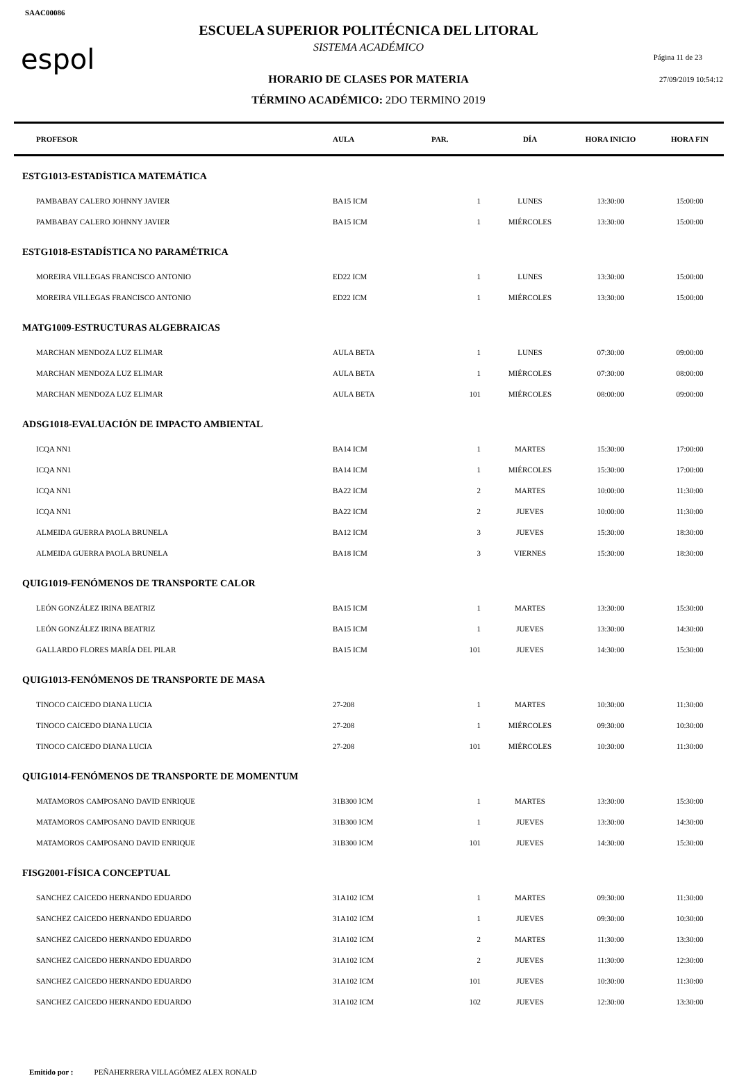SAAC00086
espol Página 11 de 23
27/09/2019 10:54:12
ESCUELA SUPERIOR POLITÉCNICA DEL LITORAL
SISTEMA ACADÉMICO
HORARIO DE CLASES POR MATERIA
TÉRMINO ACADÉMICO: 2DO TERMINO 2019
| PROFESOR | AULA | PAR. | DÍA | HORA INICIO | HORA FIN |
| --- | --- | --- | --- | --- | --- |
| ESTG1013-ESTADÍSTICA MATEMÁTICA | | | | | |
| PAMBABAY CALERO JOHNNY JAVIER | BA15 ICM | 1 | LUNES | 13:30:00 | 15:00:00 |
| PAMBABAY CALERO JOHNNY JAVIER | BA15 ICM | 1 | MIÉRCOLES | 13:30:00 | 15:00:00 |
| ESTG1018-ESTADÍSTICA NO PARAMÉTRICA | | | | | |
| MOREIRA VILLEGAS FRANCISCO ANTONIO | ED22 ICM | 1 | LUNES | 13:30:00 | 15:00:00 |
| MOREIRA VILLEGAS FRANCISCO ANTONIO | ED22 ICM | 1 | MIÉRCOLES | 13:30:00 | 15:00:00 |
| MATG1009-ESTRUCTURAS ALGEBRAICAS | | | | | |
| MARCHAN MENDOZA LUZ ELIMAR | AULA BETA | 1 | LUNES | 07:30:00 | 09:00:00 |
| MARCHAN MENDOZA LUZ ELIMAR | AULA BETA | 1 | MIÉRCOLES | 07:30:00 | 08:00:00 |
| MARCHAN MENDOZA LUZ ELIMAR | AULA BETA | 101 | MIÉRCOLES | 08:00:00 | 09:00:00 |
| ADSG1018-EVALUACIÓN DE IMPACTO AMBIENTAL | | | | | |
| ICQA NN1 | BA14 ICM | 1 | MARTES | 15:30:00 | 17:00:00 |
| ICQA NN1 | BA14 ICM | 1 | MIÉRCOLES | 15:30:00 | 17:00:00 |
| ICQA NN1 | BA22 ICM | 2 | MARTES | 10:00:00 | 11:30:00 |
| ICQA NN1 | BA22 ICM | 2 | JUEVES | 10:00:00 | 11:30:00 |
| ALMEIDA GUERRA PAOLA BRUNELA | BA12 ICM | 3 | JUEVES | 15:30:00 | 18:30:00 |
| ALMEIDA GUERRA PAOLA BRUNELA | BA18 ICM | 3 | VIERNES | 15:30:00 | 18:30:00 |
| QUIG1019-FENÓMENOS DE TRANSPORTE CALOR | | | | | |
| LEÓN GONZÁLEZ IRINA BEATRIZ | BA15 ICM | 1 | MARTES | 13:30:00 | 15:30:00 |
| LEÓN GONZÁLEZ IRINA BEATRIZ | BA15 ICM | 1 | JUEVES | 13:30:00 | 14:30:00 |
| GALLARDO FLORES MARÍA DEL PILAR | BA15 ICM | 101 | JUEVES | 14:30:00 | 15:30:00 |
| QUIG1013-FENÓMENOS DE TRANSPORTE DE MASA | | | | | |
| TINOCO CAICEDO DIANA LUCIA | 27-208 | 1 | MARTES | 10:30:00 | 11:30:00 |
| TINOCO CAICEDO DIANA LUCIA | 27-208 | 1 | MIÉRCOLES | 09:30:00 | 10:30:00 |
| TINOCO CAICEDO DIANA LUCIA | 27-208 | 101 | MIÉRCOLES | 10:30:00 | 11:30:00 |
| QUIG1014-FENÓMENOS DE TRANSPORTE DE MOMENTUM | | | | | |
| MATAMOROS CAMPOSANO DAVID ENRIQUE | 31B300 ICM | 1 | MARTES | 13:30:00 | 15:30:00 |
| MATAMOROS CAMPOSANO DAVID ENRIQUE | 31B300 ICM | 1 | JUEVES | 13:30:00 | 14:30:00 |
| MATAMOROS CAMPOSANO DAVID ENRIQUE | 31B300 ICM | 101 | JUEVES | 14:30:00 | 15:30:00 |
| FISG2001-FÍSICA CONCEPTUAL | | | | | |
| SANCHEZ CAICEDO HERNANDO EDUARDO | 31A102 ICM | 1 | MARTES | 09:30:00 | 11:30:00 |
| SANCHEZ CAICEDO HERNANDO EDUARDO | 31A102 ICM | 1 | JUEVES | 09:30:00 | 10:30:00 |
| SANCHEZ CAICEDO HERNANDO EDUARDO | 31A102 ICM | 2 | MARTES | 11:30:00 | 13:30:00 |
| SANCHEZ CAICEDO HERNANDO EDUARDO | 31A102 ICM | 2 | JUEVES | 11:30:00 | 12:30:00 |
| SANCHEZ CAICEDO HERNANDO EDUARDO | 31A102 ICM | 101 | JUEVES | 10:30:00 | 11:30:00 |
| SANCHEZ CAICEDO HERNANDO EDUARDO | 31A102 ICM | 102 | JUEVES | 12:30:00 | 13:30:00 |
Emitido por : PEÑAHERRERA VILLAGÓMEZ ALEX RONALD